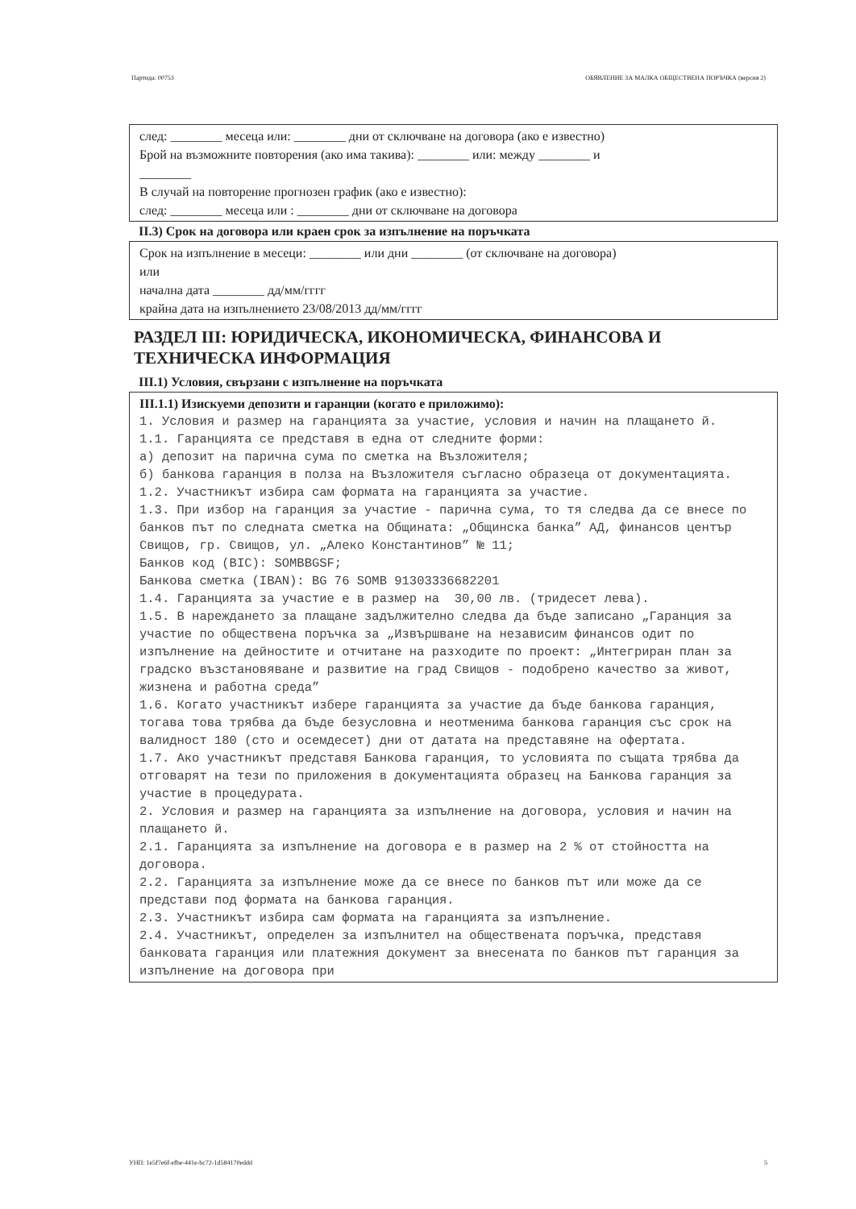Партида: 00753 ОБЯВЛЕНИЕ ЗА МАЛКА ОБЩЕСТВЕНА ПОРЪЧКА (версия 2)
след: ________ месеца или: ________ дни от сключване на договора (ако е известно)
Брой на възможните повторения (ако има такива): ________ или: между ________ и
________
В случай на повторение прогнозен график (ако е известно):
след: ________ месеца или : ________ дни от сключване на договора
II.3) Срок на договора или краен срок за изпълнение на поръчката
Срок на изпълнение в месеци: ________ или дни ________ (от сключване на договора)
или
начална дата ________ дд/мм/гггг
крайна дата на изпълнението 23/08/2013 дд/мм/гггг
РАЗДЕЛ III: ЮРИДИЧЕСКА, ИКОНОМИЧЕСКА, ФИНАНСОВА И ТЕХНИЧЕСКА ИНФОРМАЦИЯ
III.1) Условия, свързани с изпълнение на поръчката
III.1.1) Изискуеми депозити и гаранции (когато е приложимо):
1. Условия и размер на гаранцията за участие, условия и начин на плащането й. 1.1. Гаранцията се представя в една от следните форми: а) депозит на парична сума по сметка на Възложителя; б) банкова гаранция в полза на Възложителя съгласно образеца от документацията. 1.2. Участникът избира сам формата на гаранцията за участие. 1.3. При избор на гаранция за участие - парична сума, то тя следва да се внесе по банков път по следната сметка на Общината: „Общинска банка” АД, финансов център Свищов, гр. Свищов, ул. „Алеко Константинов” № 11; Банков код (BIC): SOMBBGSF; Банкова сметка (IBAN): BG 76 SOMB 91303336682201 1.4. Гаранцията за участие е в размер на 30,00 лв. (тридесет лева). 1.5. В нареждането за плащане задължително следва да бъде записано „Гаранция за участие по обществена поръчка за „Извършване на независим финансов одит по изпълнение на дейностите и отчитане на разходите по проект: „Интегриран план за градско възстановяване и развитие на град Свищов - подобрено качество за живот, жизнена и работна среда” 1.6. Когато участникът избере гаранцията за участие да бъде банкова гаранция, тогава това трябва да бъде безусловна и неотменима банкова гаранция със срок на валидност 180 (сто и осемдесет) дни от датата на представяне на офертата. 1.7. Ако участникът представя Банкова гаранция, то условията по същата трябва да отговарят на тези по приложения в документацията образец на Банкова гаранция за участие в процедурата. 2. Условия и размер на гаранцията за изпълнение на договора, условия и начин на плащането й. 2.1. Гаранцията за изпълнение на договора е в размер на 2 % от стойността на договора. 2.2. Гаранцията за изпълнение може да се внесе по банков път или може да се представи под формата на банкова гаранция. 2.3. Участникът избира сам формата на гаранцията за изпълнение. 2.4. Участникът, определен за изпълнител на обществената поръчка, представя банковата гаранция или платежния документ за внесената по банков път гаранция за изпълнение на договора при
УНП: 1e5f7e6f-efbe-441e-bc72-1d584170eddd 5